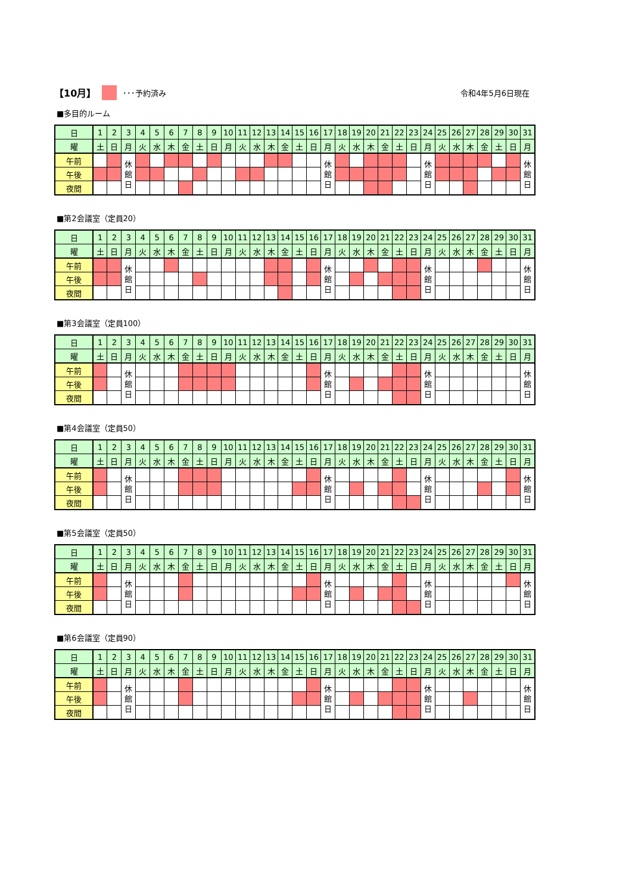【10月】 ･･･予約済み 令和4年5月6日現在
■多目的ルーム
| 日 | 1 | 2 | 3 | 4 | 5 | 6 | 7 | 8 | 9 | 10 | 11 | 12 | 13 | 14 | 15 | 16 | 17 | 18 | 19 | 20 | 21 | 22 | 23 | 24 | 25 | 26 | 27 | 28 | 29 | 30 | 31 |
| 曜 | 土 | 日 | 月 | 火 | 水 | 木 | 金 | 土 | 日 | 月 | 火 | 水 | 木 | 金 | 土 | 日 | 月 | 火 | 水 | 木 | 金 | 土 | 日 | 月 | 火 | 水 | 木 | 金 | 土 | 日 | 月 |
| 午前 | | | 休 館 日 | | | | | | | | | | | | | | 休 館 日 | | | | | | | 休 館 日 | | | | | | | 休 館 日 |
| 午後 | | | | | | | | | | | | | | | | | | | | | | | | | | | | | | | |
| 夜間 | | | | | | | | | | | | | | | | | | | | | | | | | | | | | | | |
■第2会議室（定員20）
| 日 | 1 | 2 | 3 | 4 | 5 | 6 | 7 | 8 | 9 | 10 | 11 | 12 | 13 | 14 | 15 | 16 | 17 | 18 | 19 | 20 | 21 | 22 | 23 | 24 | 25 | 26 | 27 | 28 | 29 | 30 | 31 |
| 曜 | 土 | 日 | 月 | 火 | 水 | 木 | 金 | 土 | 日 | 月 | 火 | 水 | 木 | 金 | 土 | 日 | 月 | 火 | 水 | 木 | 金 | 土 | 日 | 月 | 火 | 水 | 木 | 金 | 土 | 日 | 月 |
| 午前 | | | 休 館 日 | | | | | | | | | | | | | | 休 館 日 | | | | | | | 休 館 日 | | | | | | | 休 館 日 |
| 午後 | | | | | | | | | | | | | | | | | | | | | | | | | | | | | | | |
| 夜間 | | | | | | | | | | | | | | | | | | | | | | | | | | | | | | | |
■第3会議室（定員100）
| 日 | 1 | 2 | 3 | 4 | 5 | 6 | 7 | 8 | 9 | 10 | 11 | 12 | 13 | 14 | 15 | 16 | 17 | 18 | 19 | 20 | 21 | 22 | 23 | 24 | 25 | 26 | 27 | 28 | 29 | 30 | 31 |
| 曜 | 土 | 日 | 月 | 火 | 水 | 木 | 金 | 土 | 日 | 月 | 火 | 水 | 木 | 金 | 土 | 日 | 月 | 火 | 水 | 木 | 金 | 土 | 日 | 月 | 火 | 水 | 木 | 金 | 土 | 日 | 月 |
| 午前 | | | 休 館 日 | | | | | | | | | | | | | | 休 館 日 | | | | | | | 休 館 日 | | | | | | | 休 館 日 |
| 午後 | | | | | | | | | | | | | | | | | | | | | | | | | | | | | | | |
| 夜間 | | | | | | | | | | | | | | | | | | | | | | | | | | | | | | | |
■第4会議室（定員50）
| 日 | 1 | 2 | 3 | 4 | 5 | 6 | 7 | 8 | 9 | 10 | 11 | 12 | 13 | 14 | 15 | 16 | 17 | 18 | 19 | 20 | 21 | 22 | 23 | 24 | 25 | 26 | 27 | 28 | 29 | 30 | 31 |
| 曜 | 土 | 日 | 月 | 火 | 水 | 木 | 金 | 土 | 日 | 月 | 火 | 水 | 木 | 金 | 土 | 日 | 月 | 火 | 水 | 木 | 金 | 土 | 日 | 月 | 火 | 水 | 木 | 金 | 土 | 日 | 月 |
| 午前 | | | 休 館 日 | | | | | | | | | | | | | | 休 館 日 | | | | | | | 休 館 日 | | | | | | | 休 館 日 |
| 午後 | | | | | | | | | | | | | | | | | | | | | | | | | | | | | | | |
| 夜間 | | | | | | | | | | | | | | | | | | | | | | | | | | | | | | | |
■第5会議室（定員50）
| 日 | 1 | 2 | 3 | 4 | 5 | 6 | 7 | 8 | 9 | 10 | 11 | 12 | 13 | 14 | 15 | 16 | 17 | 18 | 19 | 20 | 21 | 22 | 23 | 24 | 25 | 26 | 27 | 28 | 29 | 30 | 31 |
| 曜 | 土 | 日 | 月 | 火 | 水 | 木 | 金 | 土 | 日 | 月 | 火 | 水 | 木 | 金 | 土 | 日 | 月 | 火 | 水 | 木 | 金 | 土 | 日 | 月 | 火 | 水 | 木 | 金 | 土 | 日 | 月 |
| 午前 | | | 休 館 日 | | | | | | | | | | | | | | 休 館 日 | | | | | | | 休 館 日 | | | | | | | 休 館 日 |
| 午後 | | | | | | | | | | | | | | | | | | | | | | | | | | | | | | | |
| 夜間 | | | | | | | | | | | | | | | | | | | | | | | | | | | | | | | |
■第6会議室（定員90）
| 日 | 1 | 2 | 3 | 4 | 5 | 6 | 7 | 8 | 9 | 10 | 11 | 12 | 13 | 14 | 15 | 16 | 17 | 18 | 19 | 20 | 21 | 22 | 23 | 24 | 25 | 26 | 27 | 28 | 29 | 30 | 31 |
| 曜 | 土 | 日 | 月 | 火 | 水 | 木 | 金 | 土 | 日 | 月 | 火 | 水 | 木 | 金 | 土 | 日 | 月 | 火 | 水 | 木 | 金 | 土 | 日 | 月 | 火 | 水 | 木 | 金 | 土 | 日 | 月 |
| 午前 | | | 休 館 日 | | | | | | | | | | | | | | 休 館 日 | | | | | | | 休 館 日 | | | | | | | 休 館 日 |
| 午後 | | | | | | | | | | | | | | | | | | | | | | | | | | | | | | | |
| 夜間 | | | | | | | | | | | | | | | | | | | | | | | | | | | | | | | |